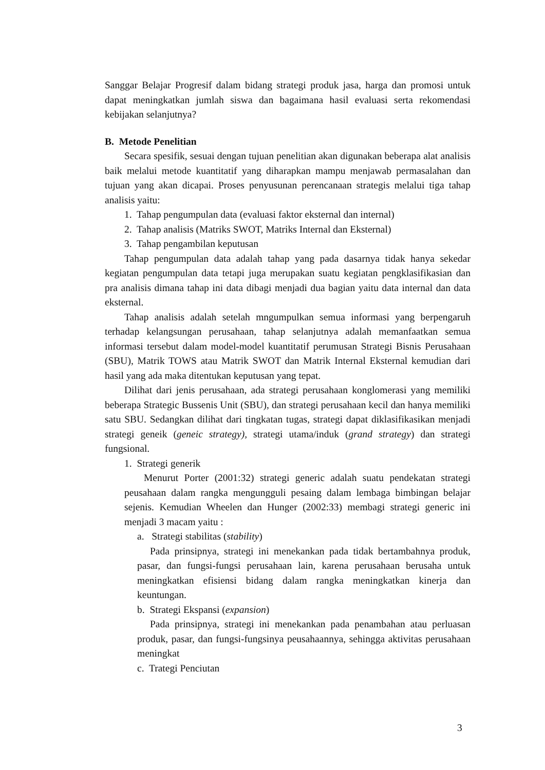Sanggar Belajar Progresif dalam bidang strategi produk jasa, harga dan promosi untuk dapat meningkatkan jumlah siswa dan bagaimana hasil evaluasi serta rekomendasi kebijakan selanjutnya?
B. Metode Penelitian
Secara spesifik, sesuai dengan tujuan penelitian akan digunakan beberapa alat analisis baik melalui metode kuantitatif yang diharapkan mampu menjawab permasalahan dan tujuan yang akan dicapai. Proses penyusunan perencanaan strategis melalui tiga tahap analisis yaitu:
1. Tahap pengumpulan data (evaluasi faktor eksternal dan internal)
2. Tahap analisis (Matriks SWOT, Matriks Internal dan Eksternal)
3. Tahap pengambilan keputusan
Tahap pengumpulan data adalah tahap yang pada dasarnya tidak hanya sekedar kegiatan pengumpulan data tetapi juga merupakan suatu kegiatan pengklasifikasian dan pra analisis dimana tahap ini data dibagi menjadi dua bagian yaitu data internal dan data eksternal.
Tahap analisis adalah setelah mngumpulkan semua informasi yang berpengaruh terhadap kelangsungan perusahaan, tahap selanjutnya adalah memanfaatkan semua informasi tersebut dalam model-model kuantitatif perumusan Strategi Bisnis Perusahaan (SBU), Matrik TOWS atau Matrik SWOT dan Matrik Internal Eksternal kemudian dari hasil yang ada maka ditentukan keputusan yang tepat.
Dilihat dari jenis perusahaan, ada strategi perusahaan konglomerasi yang memiliki beberapa Strategic Bussenis Unit (SBU), dan strategi perusahaan kecil dan hanya memiliki satu SBU. Sedangkan dilihat dari tingkatan tugas, strategi dapat diklasifikasikan menjadi strategi geneik (geneic strategy), strategi utama/induk (grand strategy) dan strategi fungsional.
1. Strategi generik
Menurut Porter (2001:32) strategi generic adalah suatu pendekatan strategi peusahaan dalam rangka mengungguli pesaing dalam lembaga bimbingan belajar sejenis. Kemudian Wheelen dan Hunger (2002:33) membagi strategi generic ini menjadi 3 macam yaitu :
a. Strategi stabilitas (stability)
Pada prinsipnya, strategi ini menekankan pada tidak bertambahnya produk, pasar, dan fungsi-fungsi perusahaan lain, karena perusahaan berusaha untuk meningkatkan efisiensi bidang dalam rangka meningkatkan kinerja dan keuntungan.
b. Strategi Ekspansi (expansion)
Pada prinsipnya, strategi ini menekankan pada penambahan atau perluasan produk, pasar, dan fungsi-fungsinya peusahaannya, sehingga aktivitas perusahaan meningkat
c. Trategi Penciutan
3